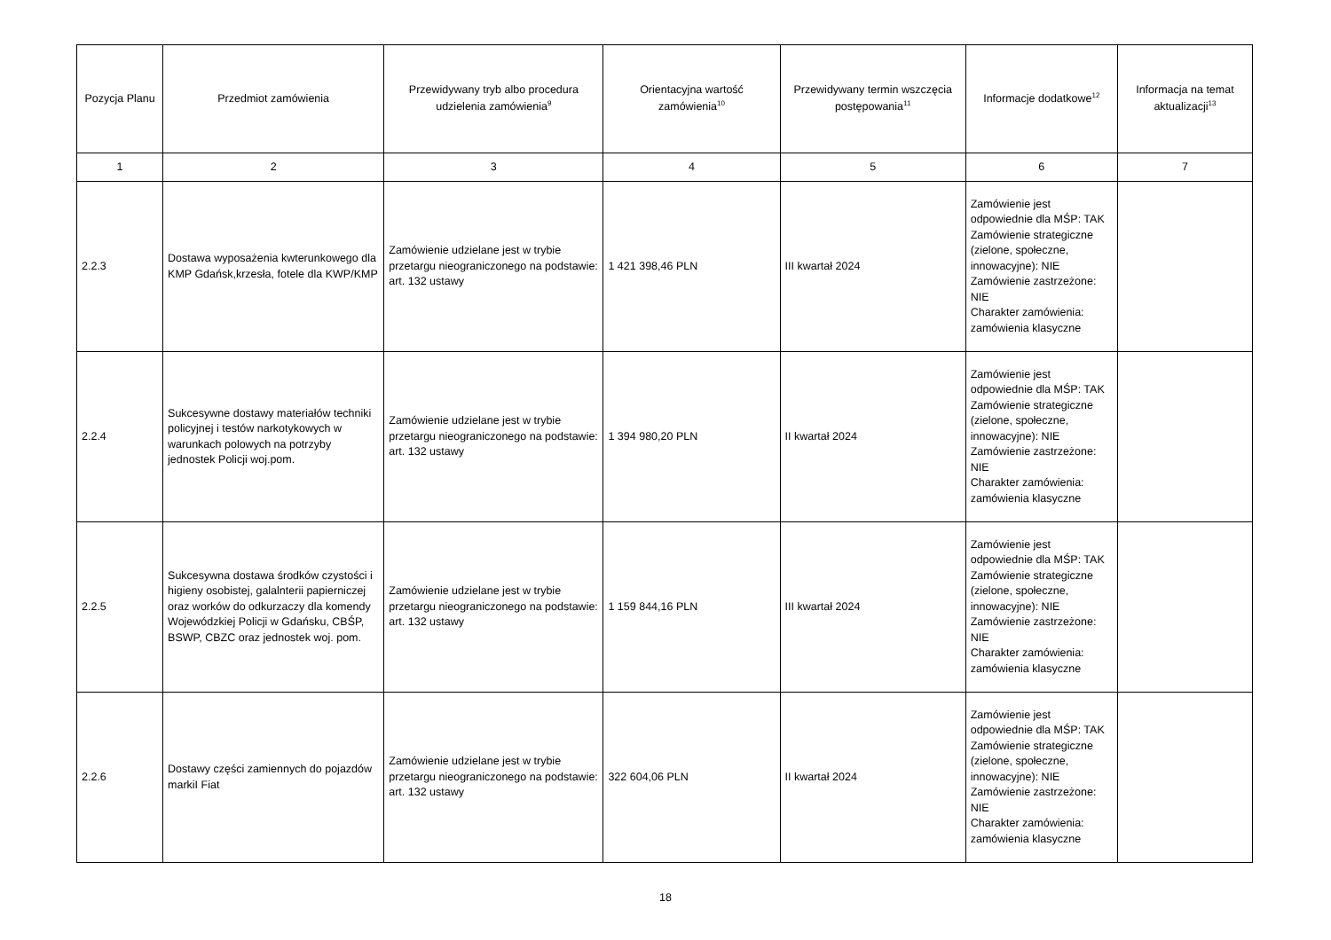| Pozycja Planu | Przedmiot zamówienia | Przewidywany tryb albo procedura udzielenia zamówienia<sup>9</sup> | Orientacyjna wartość zamówienia<sup>10</sup> | Przewidywany termin wszczęcia postępowania<sup>11</sup> | Informacje dodatkowe<sup>12</sup> | Informacja na temat aktualizacji<sup>13</sup> |
| --- | --- | --- | --- | --- | --- | --- |
| 1 | 2 | 3 | 4 | 5 | 6 | 7 |
| 2.2.3 | Dostawa wyposażenia kwterunkowego dla KMP Gdańsk,krzesła, fotele dla KWP/KMP | Zamówienie udzielane jest w trybie przetargu nieograniczonego na podstawie: art. 132 ustawy | 1 421 398,46 PLN | III kwartał 2024 | Zamówienie jest odpowiednie dla MŚP: TAK Zamówienie strategiczne (zielone, społeczne, innowacyjne): NIE Zamówienie zastrzeżone: NIE Charakter zamówienia: zamówienia klasyczne | |
| 2.2.4 | Sukcesywne dostawy materiałów techniki policyjnej i testów narkotykowych w warunkach polowych na potrzyby jednostek Policji woj.pom. | Zamówienie udzielane jest w trybie przetargu nieograniczonego na podstawie: art. 132 ustawy | 1 394 980,20 PLN | II kwartał 2024 | Zamówienie jest odpowiednie dla MŚP: TAK Zamówienie strategiczne (zielone, społeczne, innowacyjne): NIE Zamówienie zastrzeżone: NIE Charakter zamówienia: zamówienia klasyczne | |
| 2.2.5 | Sukcesywna dostawa środków czystości i higieny osobistej, galalnterii papierniczej oraz worków do odkurzaczy dla komendy Wojewódzkiej Policji w Gdańsku, CBŚP, BSWP, CBZC oraz jednostek woj. pom. | Zamówienie udzielane jest w trybie przetargu nieograniczonego na podstawie: art. 132 ustawy | 1 159 844,16 PLN | III kwartał 2024 | Zamówienie jest odpowiednie dla MŚP: TAK Zamówienie strategiczne (zielone, społeczne, innowacyjne): NIE Zamówienie zastrzeżone: NIE Charakter zamówienia: zamówienia klasyczne | |
| 2.2.6 | Dostawy części zamiennych do pojazdów markiI Fiat | Zamówienie udzielane jest w trybie przetargu nieograniczonego na podstawie: art. 132 ustawy | 322 604,06 PLN | II kwartał 2024 | Zamówienie jest odpowiednie dla MŚP: TAK Zamówienie strategiczne (zielone, społeczne, innowacyjne): NIE Zamówienie zastrzeżone: NIE Charakter zamówienia: zamówienia klasyczne | |
18